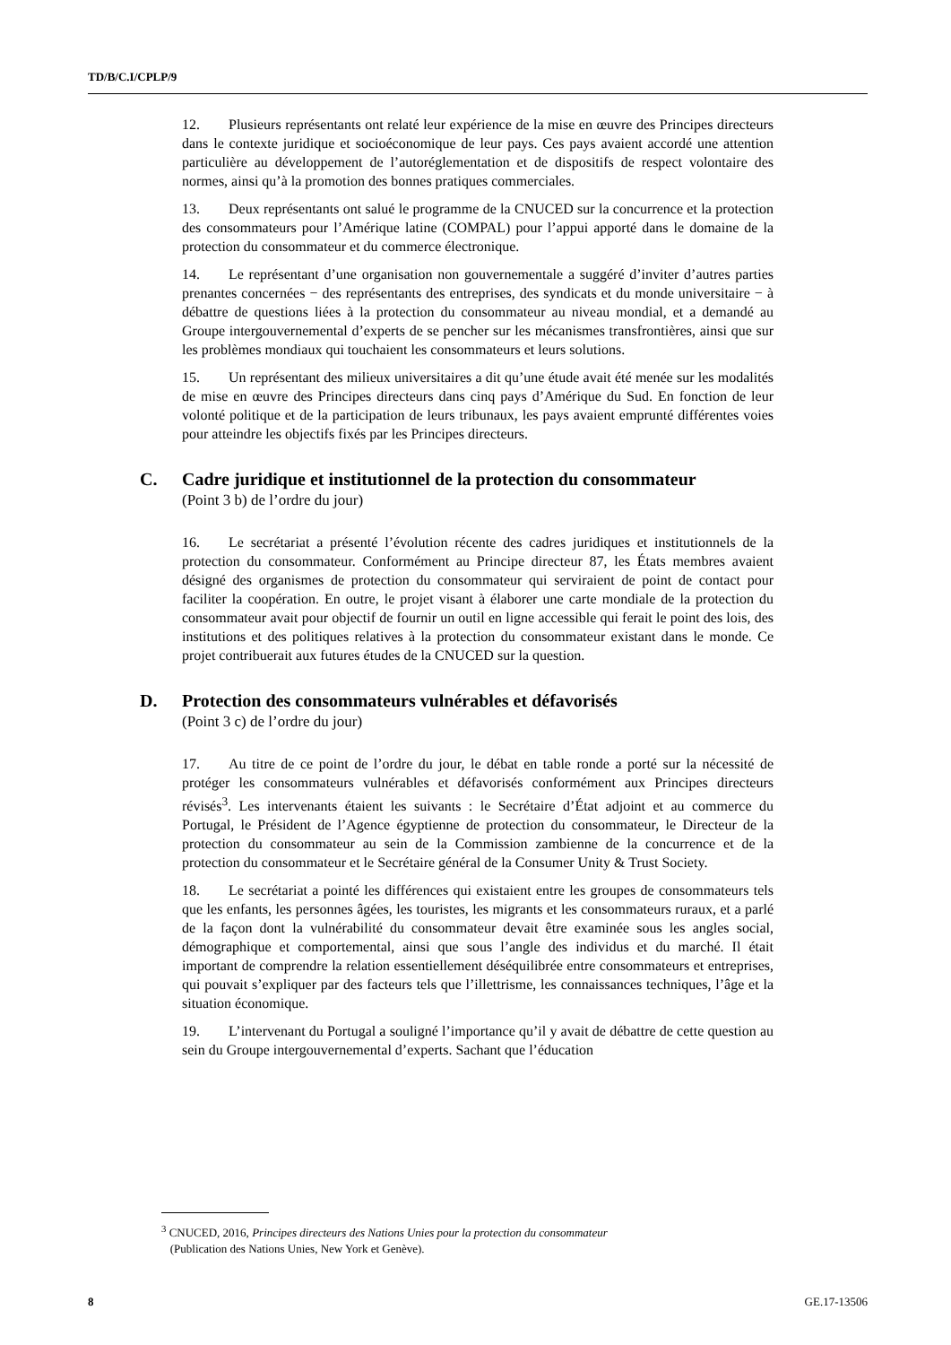TD/B/C.I/CPLP/9
12. Plusieurs représentants ont relaté leur expérience de la mise en œuvre des Principes directeurs dans le contexte juridique et socioéconomique de leur pays. Ces pays avaient accordé une attention particulière au développement de l’autoréglementation et de dispositifs de respect volontaire des normes, ainsi qu’à la promotion des bonnes pratiques commerciales.
13. Deux représentants ont salué le programme de la CNUCED sur la concurrence et la protection des consommateurs pour l’Amérique latine (COMPAL) pour l’appui apporté dans le domaine de la protection du consommateur et du commerce électronique.
14. Le représentant d’une organisation non gouvernementale a suggéré d’inviter d’autres parties prenantes concernées − des représentants des entreprises, des syndicats et du monde universitaire − à débattre de questions liées à la protection du consommateur au niveau mondial, et a demandé au Groupe intergouvernemental d’experts de se pencher sur les mécanismes transfrontières, ainsi que sur les problèmes mondiaux qui touchaient les consommateurs et leurs solutions.
15. Un représentant des milieux universitaires a dit qu’une étude avait été menée sur les modalités de mise en œuvre des Principes directeurs dans cinq pays d’Amérique du Sud. En fonction de leur volonté politique et de la participation de leurs tribunaux, les pays avaient emprunté différentes voies pour atteindre les objectifs fixés par les Principes directeurs.
C. Cadre juridique et institutionnel de la protection du consommateur
(Point 3 b) de l’ordre du jour)
16. Le secrétariat a présenté l’évolution récente des cadres juridiques et institutionnels de la protection du consommateur. Conformément au Principe directeur 87, les États membres avaient désigné des organismes de protection du consommateur qui serviraient de point de contact pour faciliter la coopération. En outre, le projet visant à élaborer une carte mondiale de la protection du consommateur avait pour objectif de fournir un outil en ligne accessible qui ferait le point des lois, des institutions et des politiques relatives à la protection du consommateur existant dans le monde. Ce projet contribuerait aux futures études de la CNUCED sur la question.
D. Protection des consommateurs vulnérables et défavorisés
(Point 3 c) de l’ordre du jour)
17. Au titre de ce point de l’ordre du jour, le débat en table ronde a porté sur la nécessité de protéger les consommateurs vulnérables et défavorisés conformément aux Principes directeurs révisés<sup>3</sup>. Les intervenants étaient les suivants : le Secrétaire d’État adjoint et au commerce du Portugal, le Président de l’Agence égyptienne de protection du consommateur, le Directeur de la protection du consommateur au sein de la Commission zambienne de la concurrence et de la protection du consommateur et le Secrétaire général de la Consumer Unity & Trust Society.
18. Le secrétariat a pointé les différences qui existaient entre les groupes de consommateurs tels que les enfants, les personnes âgées, les touristes, les migrants et les consommateurs ruraux, et a parlé de la façon dont la vulnérabilité du consommateur devait être examinée sous les angles social, démographique et comportemental, ainsi que sous l’angle des individus et du marché. Il était important de comprendre la relation essentiellement déséquilibrée entre consommateurs et entreprises, qui pouvait s’expliquer par des facteurs tels que l’illettrisme, les connaissances techniques, l’âge et la situation économique.
19. L’intervenant du Portugal a souligné l’importance qu’il y avait de débattre de cette question au sein du Groupe intergouvernemental d’experts. Sachant que l’éducation
<sup>3</sup> CNUCED, 2016, Principes directeurs des Nations Unies pour la protection du consommateur
(Publication des Nations Unies, New York et Genève).
8 GE.17-13506